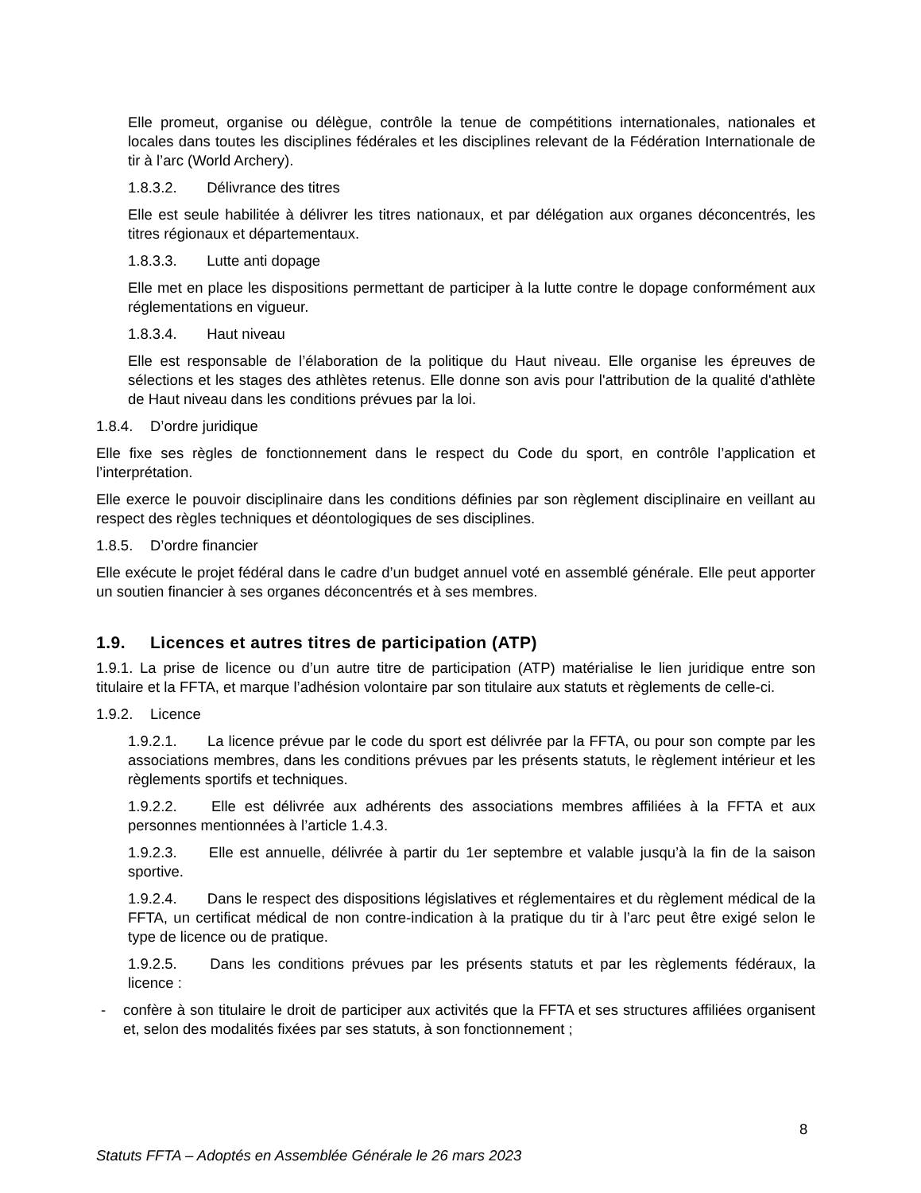Elle promeut, organise ou délègue, contrôle la tenue de compétitions internationales, nationales et locales dans toutes les disciplines fédérales et les disciplines relevant de la Fédération Internationale de tir à l’arc (World Archery).
1.8.3.2. Délivrance des titres
Elle est seule habilitée à délivrer les titres nationaux, et par délégation aux organes déconcentrés, les titres régionaux et départementaux.
1.8.3.3. Lutte anti dopage
Elle met en place les dispositions permettant de participer à la lutte contre le dopage conformément aux réglementations en vigueur.
1.8.3.4. Haut niveau
Elle est responsable de l’élaboration de la politique du Haut niveau. Elle organise les épreuves de sélections et les stages des athlètes retenus. Elle donne son avis pour l'attribution de la qualité d'athlète de Haut niveau dans les conditions prévues par la loi.
1.8.4. D’ordre juridique
Elle fixe ses règles de fonctionnement dans le respect du Code du sport, en contrôle l’application et l’interprétation.
Elle exerce le pouvoir disciplinaire dans les conditions définies par son règlement disciplinaire en veillant au respect des règles techniques et déontologiques de ses disciplines.
1.8.5. D’ordre financier
Elle exécute le projet fédéral dans le cadre d’un budget annuel voté en assemblé générale. Elle peut apporter un soutien financier à ses organes déconcentrés et à ses membres.
1.9. Licences et autres titres de participation (ATP)
1.9.1. La prise de licence ou d’un autre titre de participation (ATP) matérialise le lien juridique entre son titulaire et la FFTA, et marque l’adhésion volontaire par son titulaire aux statuts et règlements de celle-ci.
1.9.2. Licence
1.9.2.1. La licence prévue par le code du sport est délivrée par la FFTA, ou pour son compte par les associations membres, dans les conditions prévues par les présents statuts, le règlement intérieur et les règlements sportifs et techniques.
1.9.2.2. Elle est délivrée aux adhérents des associations membres affiliées à la FFTA et aux personnes mentionnées à l’article 1.4.3.
1.9.2.3. Elle est annuelle, délivrée à partir du 1er septembre et valable jusqu’à la fin de la saison sportive.
1.9.2.4. Dans le respect des dispositions législatives et réglementaires et du règlement médical de la FFTA, un certificat médical de non contre-indication à la pratique du tir à l’arc peut être exigé selon le type de licence ou de pratique.
1.9.2.5. Dans les conditions prévues par les présents statuts et par les règlements fédéraux, la licence :
- confère à son titulaire le droit de participer aux activités que la FFTA et ses structures affiliées organisent et, selon des modalités fixées par ses statuts, à son fonctionnement ;
8
Statuts FFTA – Adoptés en Assemblée Générale le 26 mars 2023